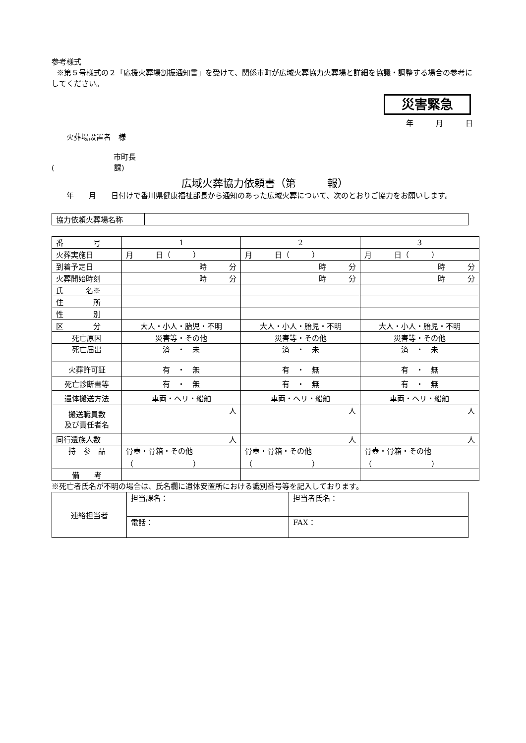参考様式
※第５号様式の２「応援火葬場割振通知書」を受けて、関係市町が広域火葬協力火葬場と詳細を協議・調整する場合の参考にしてください。
災害緊急
年　　　月　　　日
火葬場設置者　様
市町長
(　　　　　　　　課)
広域火葬協力依頼書（第　　　報）
　　年　　月　　日付けで香川県健康福祉部長から通知のあった広域火葬について、次のとおりご協力をお願いします。
| 協力依頼火葬場名称 | |
| 番 号 | 1 | 2 | 3 |
| 火葬実施日 | 月 日（ ） | 月 日（ ） | 月 日（ ） |
| 到着予定日 | 時 分 | 時 分 | 時 分 |
| 火葬開始時刻 | 時 分 | 時 分 | 時 分 |
| 氏 名※ | | | |
| 住 所 | | | |
| 性 別 | | | |
| 区 分 | 大人・小人・胎児・不明 | 大人・小人・胎児・不明 | 大人・小人・胎児・不明 |
| 死亡原因 | 災害等・その他 | 災害等・その他 | 災害等・その他 |
| 死亡届出 | 済 ・ 未 | 済 ・ 未 | 済 ・ 未 |
| 火葬許可証 | 有 ・ 無 | 有 ・ 無 | 有 ・ 無 |
| 死亡診断書等 | 有 ・ 無 | 有 ・ 無 | 有 ・ 無 |
| 遺体搬送方法 | 車両・ヘリ・船舶 | 車両・ヘリ・船舶 | 車両・ヘリ・船舶 |
| 搬送職員数 及び責任者名 | 人 | 人 | 人 |
| 同行遺族人数 | 人 | 人 | 人 |
| 持 参 品 | 骨壺・骨箱・その他 （ ） | 骨壺・骨箱・その他 （ ） | 骨壺・骨箱・その他 （ ） |
| 備 考 | | | |
※死亡者氏名が不明の場合は、氏名欄に遺体安置所における識別番号等を記入しております。
| 連絡担当者 | 担当課名： | 担当者氏名： |
| | 電話： | FAX： |